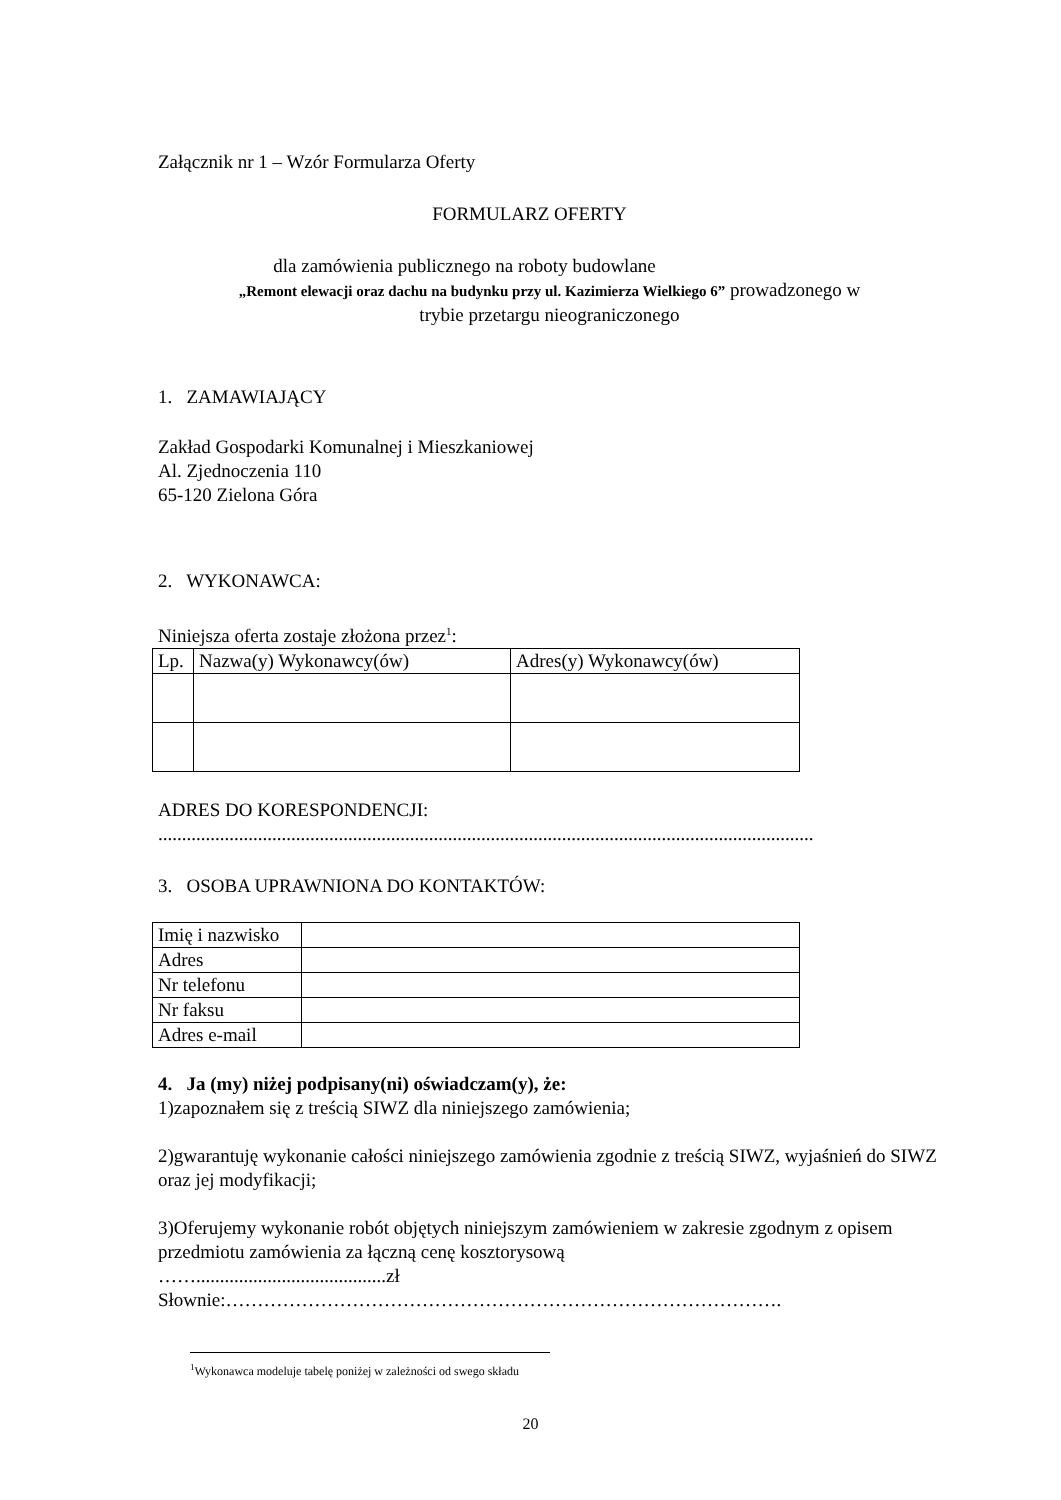Załącznik nr 1 – Wzór Formularza Oferty
FORMULARZ OFERTY
dla zamówienia publicznego na roboty budowlane
„Remont elewacji oraz dachu na budynku przy ul. Kazimierza Wielkiego 6” prowadzonego w
trybie przetargu nieograniczonego
1. ZAMAWIAJĄCY
Zakład Gospodarki Komunalnej i Mieszkaniowej
Al. Zjednoczenia 110
65-120 Zielona Góra
2. WYKONAWCA:
Niniejsza oferta zostaje złożona przez<sup>1</sup>:
| Lp. | Nazwa(y) Wykonawcy(ów) | Adres(y) Wykonawcy(ów) |
ADRES DO KORESPONDENCJI:
..........................................................................................................................................
3. OSOBA UPRAWNIONA DO KONTAKTÓW:
| Imię i nazwisko | |
| Adres | |
| Nr telefonu | |
| Nr faksu | |
| Adres e-mail | |
4. Ja (my) niżej podpisany(ni) oświadczam(y), że:
1)zapoznałem się z treścią SIWZ dla niniejszego zamówienia;
2)gwarantuję wykonanie całości niniejszego zamówienia zgodnie z treścią SIWZ, wyjaśnień do SIWZ oraz jej modyfikacji;
3)Oferujemy wykonanie robót objętych niniejszym zamówieniem w zakresie zgodnym z opisem przedmiotu zamówienia za łączną cenę kosztorysową
……........................................zł
Słownie:…………………………………………………………………………….
<sup>1</sup> Wykonawca modeluje tabelę poniżej w zależności od swego składu
20